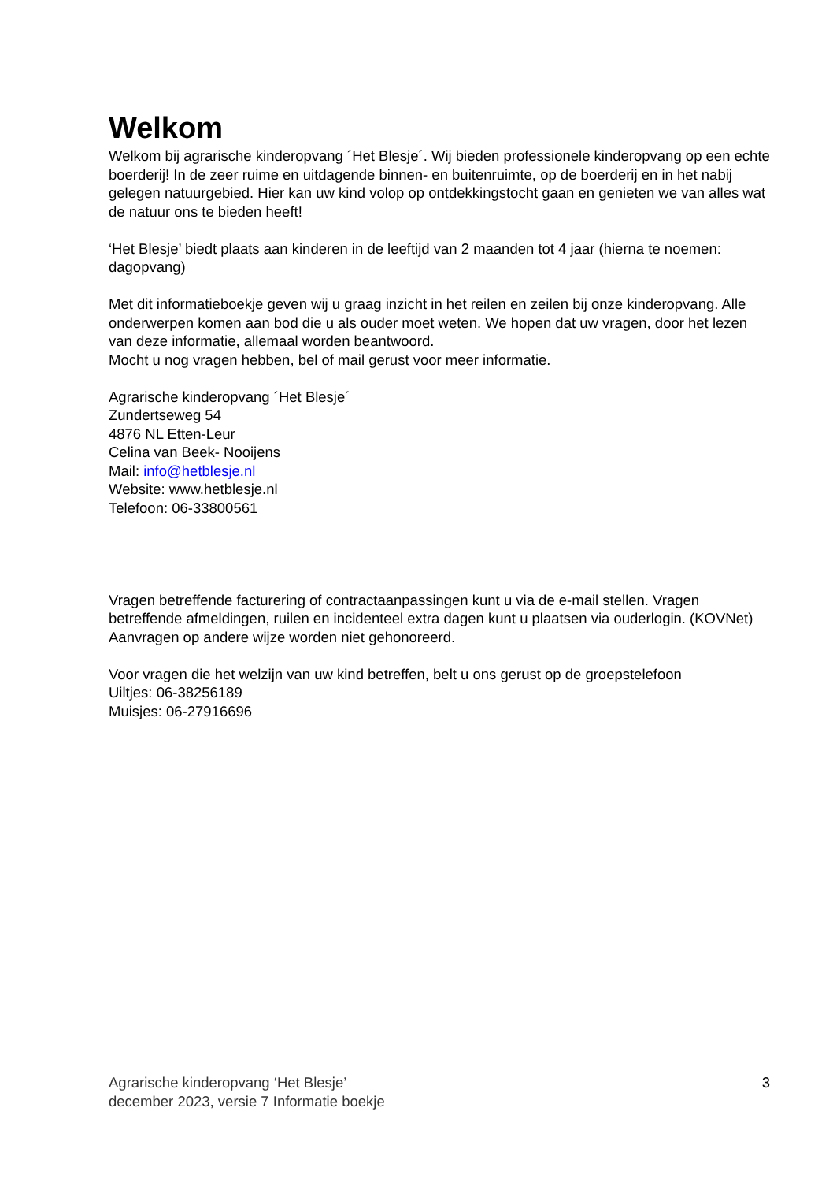Welkom
Welkom bij agrarische kinderopvang ´Het Blesje´. Wij bieden professionele kinderopvang op een echte boerderij! In de zeer ruime en uitdagende binnen- en buitenruimte, op de boerderij en in het nabij gelegen natuurgebied. Hier kan uw kind volop op ontdekkingstocht gaan en genieten we van alles wat de natuur ons te bieden heeft!
‘Het Blesje’ biedt plaats aan kinderen in de leeftijd van 2 maanden tot 4 jaar (hierna te noemen: dagopvang)
Met dit informatieboekje geven wij u graag inzicht in het reilen en zeilen bij onze kinderopvang. Alle onderwerpen komen aan bod die u als ouder moet weten. We hopen dat uw vragen, door het lezen van deze informatie, allemaal worden beantwoord.
Mocht u nog vragen hebben, bel of mail gerust voor meer informatie.
Agrarische kinderopvang ´Het Blesje´
Zundertseweg 54
4876 NL Etten-Leur
Celina van Beek- Nooijens
Mail: info@hetblesje.nl
Website: www.hetblesje.nl
Telefoon: 06-33800561
Vragen betreffende facturering of contractaanpassingen kunt u via de e-mail stellen. Vragen betreffende afmeldingen, ruilen en incidenteel extra dagen kunt u plaatsen via ouderlogin. (KOVNet) Aanvragen op andere wijze worden niet gehonoreerd.
Voor vragen die het welzijn van uw kind betreffen, belt u ons gerust op de groepstelefoon
Uiltjes: 06-38256189
Muisjes: 06-27916696
Agrarische kinderopvang ‘Het Blesje’
december 2023, versie 7 Informatie boekje
3